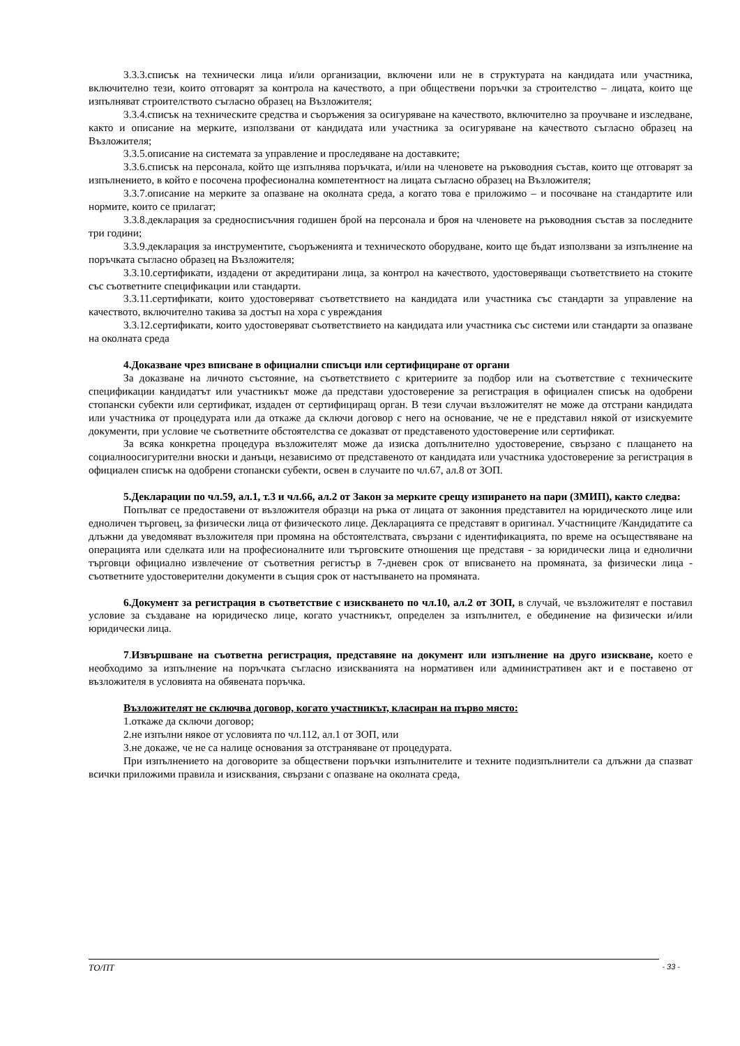3.3.3.списък на технически лица и/или организации, включени или не в структурата на кандидата или участника, включително тези, които отговарят за контрола на качеството, а при обществени поръчки за строителство – лицата, които ще изпълняват строителството съгласно образец на Възложителя;
3.3.4.списък на техническите средства и съоръжения за осигуряване на качеството, включително за проучване и изследване, както и описание на мерките, използвани от кандидата или участника за осигуряване на качеството съгласно образец на Възложителя;
3.3.5.описание на системата за управление и проследяване на доставките;
3.3.6.списък на персонала, който ще изпълнява поръчката, и/или на членовете на ръководния състав, които ще отговарят за изпълнението, в който е посочена професионална компетентност на лицата съгласно образец на Възложителя;
3.3.7.описание на мерките за опазване на околната среда, а когато това е приложимо – и посочване на стандартите или нормите, които се прилагат;
3.3.8.декларация за средносписъчния годишен брой на персонала и броя на членовете на ръководния състав за последните три години;
3.3.9.декларация за инструментите, съоръженията и техническото оборудване, които ще бъдат използвани за изпълнение на поръчката съгласно образец на Възложителя;
3.3.10.сертификати, издадени от акредитирани лица, за контрол на качеството, удостоверяващи съответствието на стоките със съответните спецификации или стандарти.
3.3.11.сертификати, които удостоверяват съответствието на кандидата или участника със стандарти за управление на качеството, включително такива за достъп на хора с увреждания
3.3.12.сертификати, които удостоверяват съответствието на кандидата или участника със системи или стандарти за опазване на околната среда
4.Доказване чрез вписване в официални списъци или сертифициране от органи
За доказване на личното състояние, на съответствието с критериите за подбор или на съответствие с техническите спецификации кандидатът или участникът може да представи удостоверение за регистрация в официален списък на одобрени стопански субекти или сертификат, издаден от сертифициращ орган. В тези случаи възложителят не може да отстрани кандидата или участника от процедурата или да откаже да сключи договор с него на основание, че не е представил някой от изискуемите документи, при условие че съответните обстоятелства се доказват от представеното удостоверение или сертификат.
За всяка конкретна процедура възложителят може да изиска допълнително удостоверение, свързано с плащането на социалноосигурителни вноски и данъци, независимо от представеното от кандидата или участника удостоверение за регистрация в официален списък на одобрени стопански субекти, освен в случаите по чл.67, ал.8 от ЗОП.
5.Декларации по чл.59, ал.1, т.3 и чл.66, ал.2 от Закон за мерките срещу изпирането на пари (ЗМИП), както следва:
Попълват се предоставени от възложителя образци на ръка от лицата от законния представител на юридическото лице или едноличен търговец, за физически лица от физическото лице. Декларацията се представят в оригинал. Участниците /Кандидатите са длъжни да уведомяват възложителя при промяна на обстоятелствата, свързани с идентификацията, по време на осъществяване на операцията или сделката или на професионалните или търговските отношения ще представя - за юридически лица и еднолични търговци официално извлечение от съответния регистър в 7-дневен срок от вписването на промяната, за физически лица - съответните удостоверителни документи в същия срок от настъпването на промяната.
6.Документ за регистрация в съответствие с изискването по чл.10, ал.2 от ЗОП, в случай, че възложителят е поставил условие за създаване на юридическо лице, когато участникът, определен за изпълнител, е обединение на физически и/или юридически лица.
7.Извършване на съответна регистрация, представяне на документ или изпълнение на друго изискване, което е необходимо за изпълнение на поръчката съгласно изискванията на нормативен или административен акт и е поставено от възложителя в условията на обявената поръчка.
Възложителят не сключва договор, когато участникът, класиран на първо място:
1.откаже да сключи договор;
2.не изпълни някое от условията по чл.112, ал.1 от ЗОП, или
3.не докаже, че не са налице основания за отстраняване от процедурата.
При изпълнението на договорите за обществени поръчки изпълнителите и техните подизпълнители са длъжни да спазват всички приложими правила и изисквания, свързани с опазване на околната среда,
ТО/ПТ - 33 -